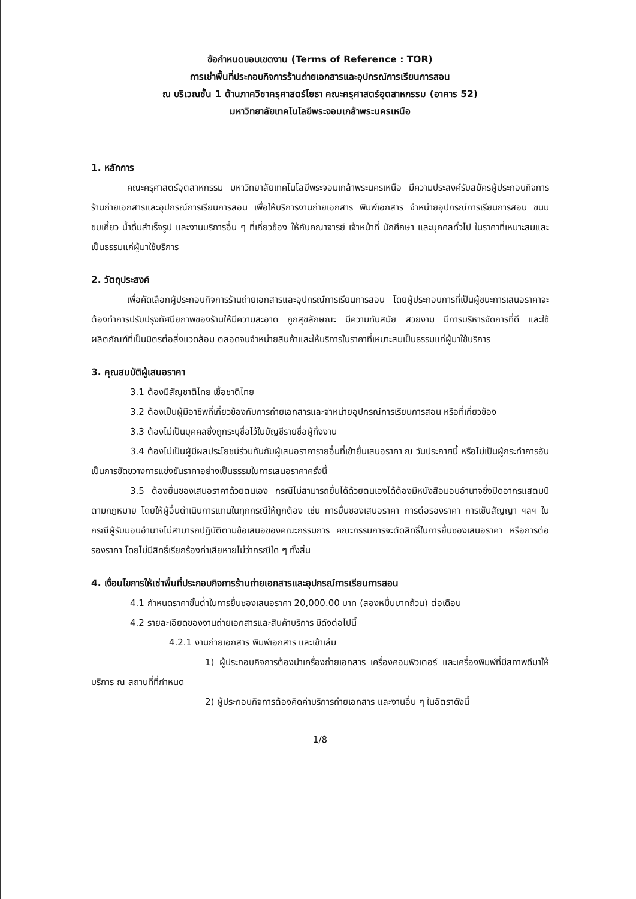ข้อกำหนดขอบเขตงาน (Terms of Reference : TOR)
การเช่าพื้นที่ประกอบกิจการร้านถ่ายเอกสารและอุปกรณ์การเรียนการสอน
ณ บริเวณชั้น 1 ด้านภาควิชาครุศาสตร์โยธา คณะครุศาสตร์อุตสาหกรรม (อาคาร 52)
มหาวิทยาลัยเทคโนโลยีพระจอมเกล้าพระนครเหนือ
1. หลักการ
คณะครุศาสตร์อุตสาหกรรม มหาวิทยาลัยเทคโนโลยีพระจอมเกล้าพระนครเหนือ มีความประสงค์รับสมัครผู้ประกอบกิจการร้านถ่ายเอกสารและอุปกรณ์การเรียนการสอน เพื่อให้บริการงานถ่ายเอกสาร พิมพ์เอกสาร จำหน่ายอุปกรณ์การเรียนการสอน ขนมขบเคี้ยว น้ำดื่มสำเร็จรูป และงานบริการอื่น ๆ ที่เกี่ยวข้อง ให้กับคณาจารย์ เจ้าหน้าที่ นักศึกษา และบุคคลทั่วไป ในราคาที่เหมาะสมและเป็นธรรมแก่ผู้มาใช้บริการ
2. วัตถุประสงค์
เพื่อคัดเลือกผู้ประกอบกิจการร้านถ่ายเอกสารและอุปกรณ์การเรียนการสอน โดยผู้ประกอบการที่เป็นผู้ชนะการเสนอราคาจะต้องทำการปรับปรุงทัศนียภาพของร้านให้มีความสะอาด ถูกสุขลักษณะ มีความทันสมัย สวยงาม มีการบริหารจัดการที่ดี และใช้ผลิตภัณฑ์ที่เป็นมิตรต่อสิ่งแวดล้อม ตลอดจนจำหน่ายสินค้าและให้บริการในราคาที่เหมาะสมเป็นธรรมแก่ผู้มาใช้บริการ
3. คุณสมบัติผู้เสนอราคา
3.1 ต้องมีสัญชาติไทย เชื้อชาติไทย
3.2 ต้องเป็นผู้มีอาชีพที่เกี่ยวข้องกับการถ่ายเอกสารและจำหน่ายอุปกรณ์การเรียนการสอน หรือที่เกี่ยวข้อง
3.3 ต้องไม่เป็นบุคคลซึ่งถูกระบุชื่อไว้ในบัญชีรายชื่อผู้ทิ้งงาน
3.4 ต้องไม่เป็นผู้มีผลประโยชน์ร่วมกันกับผู้เสนอราคารายอื่นที่เข้ายื่นเสนอราคา ณ วันประกาศนี้ หรือไม่เป็นผู้กระทำการอันเป็นการขัดขวางการแข่งขันราคาอย่างเป็นธรรมในการเสนอราคาครั้งนี้
3.5 ต้องยื่นซองเสนอราคาด้วยตนเอง กรณีไม่สามารถยื่นได้ด้วยตนเองได้ต้องมีหนังสือมอบอำนาจซึ่งปิดอากรแสตมป์ตามกฎหมาย โดยให้ผู้อื่นดำเนินการแทนในทุกกรณีให้ถูกต้อง เช่น การยื่นซองเสนอราคา การต่อรองราคา การเซ็นสัญญา ฯลฯ ในกรณีผู้รับมอบอำนาจไม่สามารถปฏิบัติตามข้อเสนอของคณะกรรมการ คณะกรรมการจะตัดสิทธิ์ในการยื่นซองเสนอราคา หรือการต่อรองราคา โดยไม่มีสิทธิ์เรียกร้องค่าเสียหายไม่ว่ากรณีใด ๆ ทั้งสิ้น
4. เงื่อนไขการให้เช่าพื้นที่ประกอบกิจการร้านถ่ายเอกสารและอุปกรณ์การเรียนการสอน
4.1 กำหนดราคาขั้นต่ำในการยื่นซองเสนอราคา 20,000.00 บาท (สองหมื่นบาทถ้วน) ต่อเดือน
4.2 รายละเอียดของงานถ่ายเอกสารและสินค้าบริการ มีดังต่อไปนี้
4.2.1 งานถ่ายเอกสาร พิมพ์เอกสาร และเข้าเล่ม
1) ผู้ประกอบกิจการต้องนำเครื่องถ่ายเอกสาร เครื่องคอมพิวเตอร์ และเครื่องพิมพ์ที่มีสภาพดีมาให้บริการ ณ สถานที่ที่กำหนด
2) ผู้ประกอบกิจการต้องคิดค่าบริการถ่ายเอกสาร และงานอื่น ๆ ในอัตราดังนี้
1/8